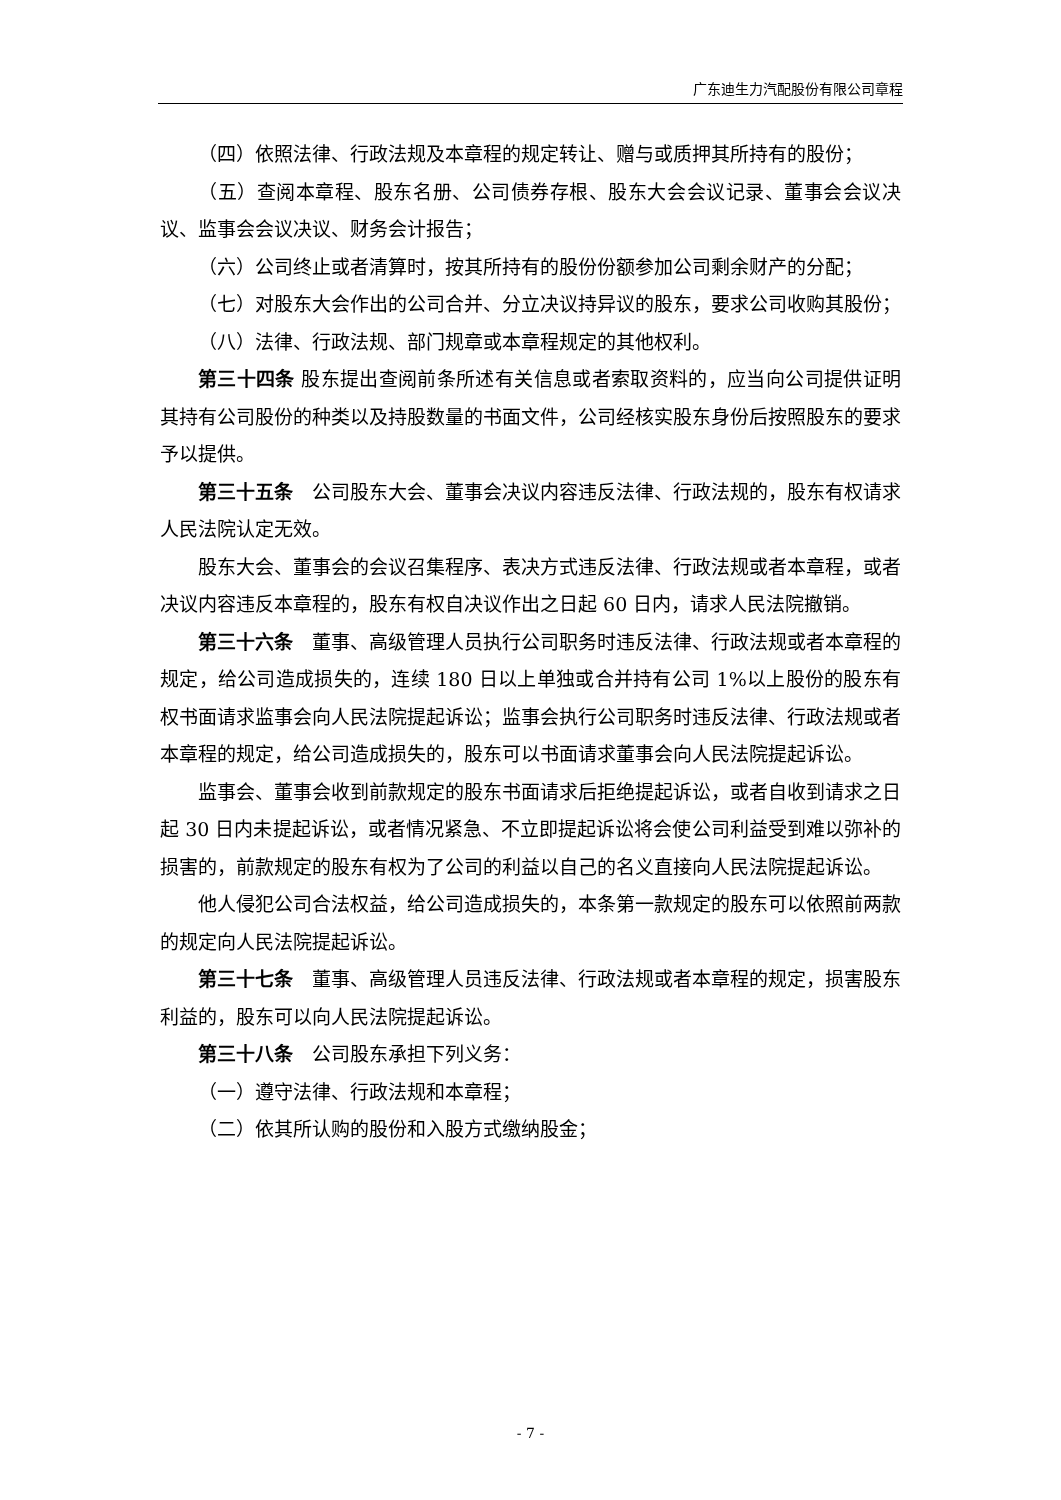广东迪生力汽配股份有限公司章程
（四）依照法律、行政法规及本章程的规定转让、赠与或质押其所持有的股份；
（五）查阅本章程、股东名册、公司债券存根、股东大会会议记录、董事会会议决议、监事会会议决议、财务会计报告；
（六）公司终止或者清算时，按其所持有的股份份额参加公司剩余财产的分配；
（七）对股东大会作出的公司合并、分立决议持异议的股东，要求公司收购其股份；
（八）法律、行政法规、部门规章或本章程规定的其他权利。
第三十四条 股东提出查阅前条所述有关信息或者索取资料的，应当向公司提供证明其持有公司股份的种类以及持股数量的书面文件，公司经核实股东身份后按照股东的要求予以提供。
第三十五条　公司股东大会、董事会决议内容违反法律、行政法规的，股东有权请求人民法院认定无效。
股东大会、董事会的会议召集程序、表决方式违反法律、行政法规或者本章程，或者决议内容违反本章程的，股东有权自决议作出之日起 60 日内，请求人民法院撤销。
第三十六条　董事、高级管理人员执行公司职务时违反法律、行政法规或者本章程的规定，给公司造成损失的，连续 180 日以上单独或合并持有公司 1%以上股份的股东有权书面请求监事会向人民法院提起诉讼；监事会执行公司职务时违反法律、行政法规或者本章程的规定，给公司造成损失的，股东可以书面请求董事会向人民法院提起诉讼。
监事会、董事会收到前款规定的股东书面请求后拒绝提起诉讼，或者自收到请求之日起 30 日内未提起诉讼，或者情况紧急、不立即提起诉讼将会使公司利益受到难以弥补的损害的，前款规定的股东有权为了公司的利益以自己的名义直接向人民法院提起诉讼。
他人侵犯公司合法权益，给公司造成损失的，本条第一款规定的股东可以依照前两款的规定向人民法院提起诉讼。
第三十七条　董事、高级管理人员违反法律、行政法规或者本章程的规定，损害股东利益的，股东可以向人民法院提起诉讼。
第三十八条　公司股东承担下列义务：
（一）遵守法律、行政法规和本章程；
（二）依其所认购的股份和入股方式缴纳股金；
- 7 -